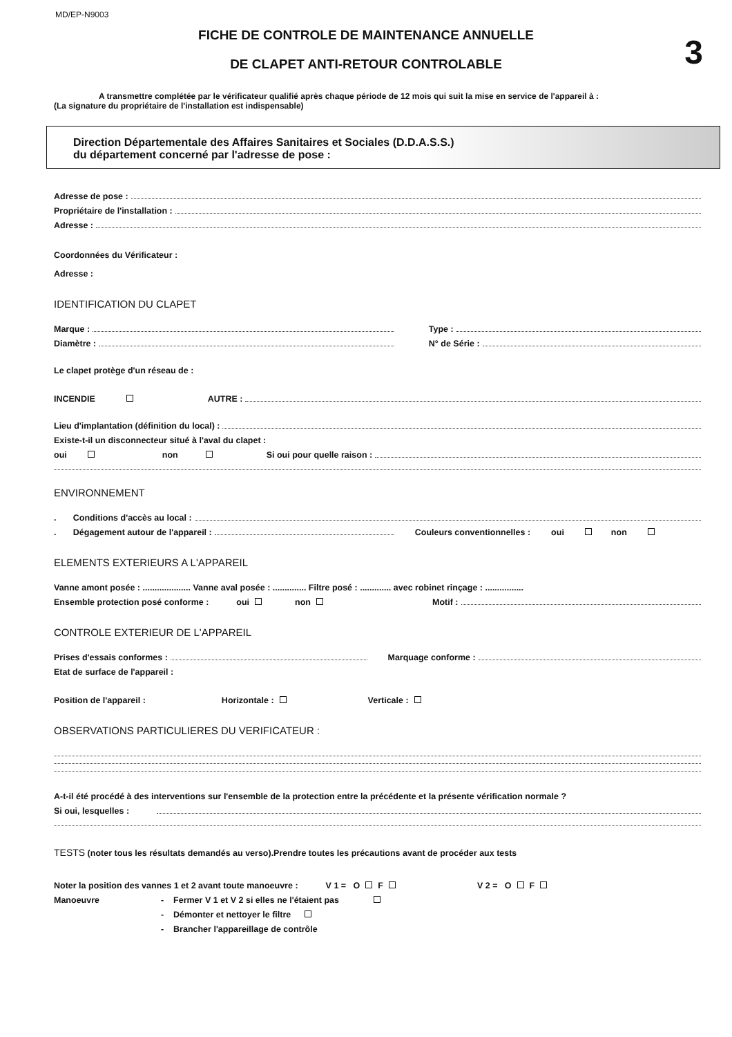MD/EP-N9003
FICHE DE CONTROLE DE MAINTENANCE ANNUELLE
DE CLAPET ANTI-RETOUR CONTROLABLE 3
A transmettre complétée par le vérificateur qualifié après chaque période de 12 mois qui suit la mise en service de l'appareil à :
(La signature du propriétaire de l'installation est indispensable)
Direction Départementale des Affaires Sanitaires et Sociales (D.D.A.S.S.)
du département concerné par l'adresse de pose :
Adresse de pose :
Propriétaire de l'installation :
Adresse :
Coordonnées du Vérificateur :
Adresse :
IDENTIFICATION DU CLAPET
Marque :
Diamètre :
Type :
N° de Série :
Le clapet protège d'un réseau de :
INCENDIE AUTRE :
Lieu d'implantation (définition du local) :
Existe-t-il un disconnecteur situé à l'aval du clapet :
oui non Si oui pour quelle raison :
ENVIRONNEMENT
. Conditions d'accès au local :
. Dégagement autour de l'appareil : Couleurs conventionnelles : oui non
ELEMENTS EXTERIEURS A L'APPAREIL
Vanne amont posée : .................... Vanne aval posée : .............. Filtre posé : ............. avec robinet rinçage : ................
Ensemble protection posé conforme : oui non Motif :
CONTROLE EXTERIEUR DE L'APPAREIL
Prises d'essais conformes : Marquage conforme :
Etat de surface de l'appareil :
Position de l'appareil : Horizontale : Verticale :
OBSERVATIONS PARTICULIERES DU VERIFICATEUR :
A-t-il été procédé à des interventions sur l'ensemble de la protection entre la précédente et la présente vérification normale ?
Si oui, lesquelles :
TESTS (noter tous les résultats demandés au verso).Prendre toutes les précautions avant de procéder aux tests
Noter la position des vannes 1 et 2 avant toute manoeuvre : V 1 = O F V 2 = O F
Manoeuvre - Fermer V 1 et V 2 si elles ne l'étaient pas
- Démonter et nettoyer le filtre
- Brancher l'appareillage de contrôle